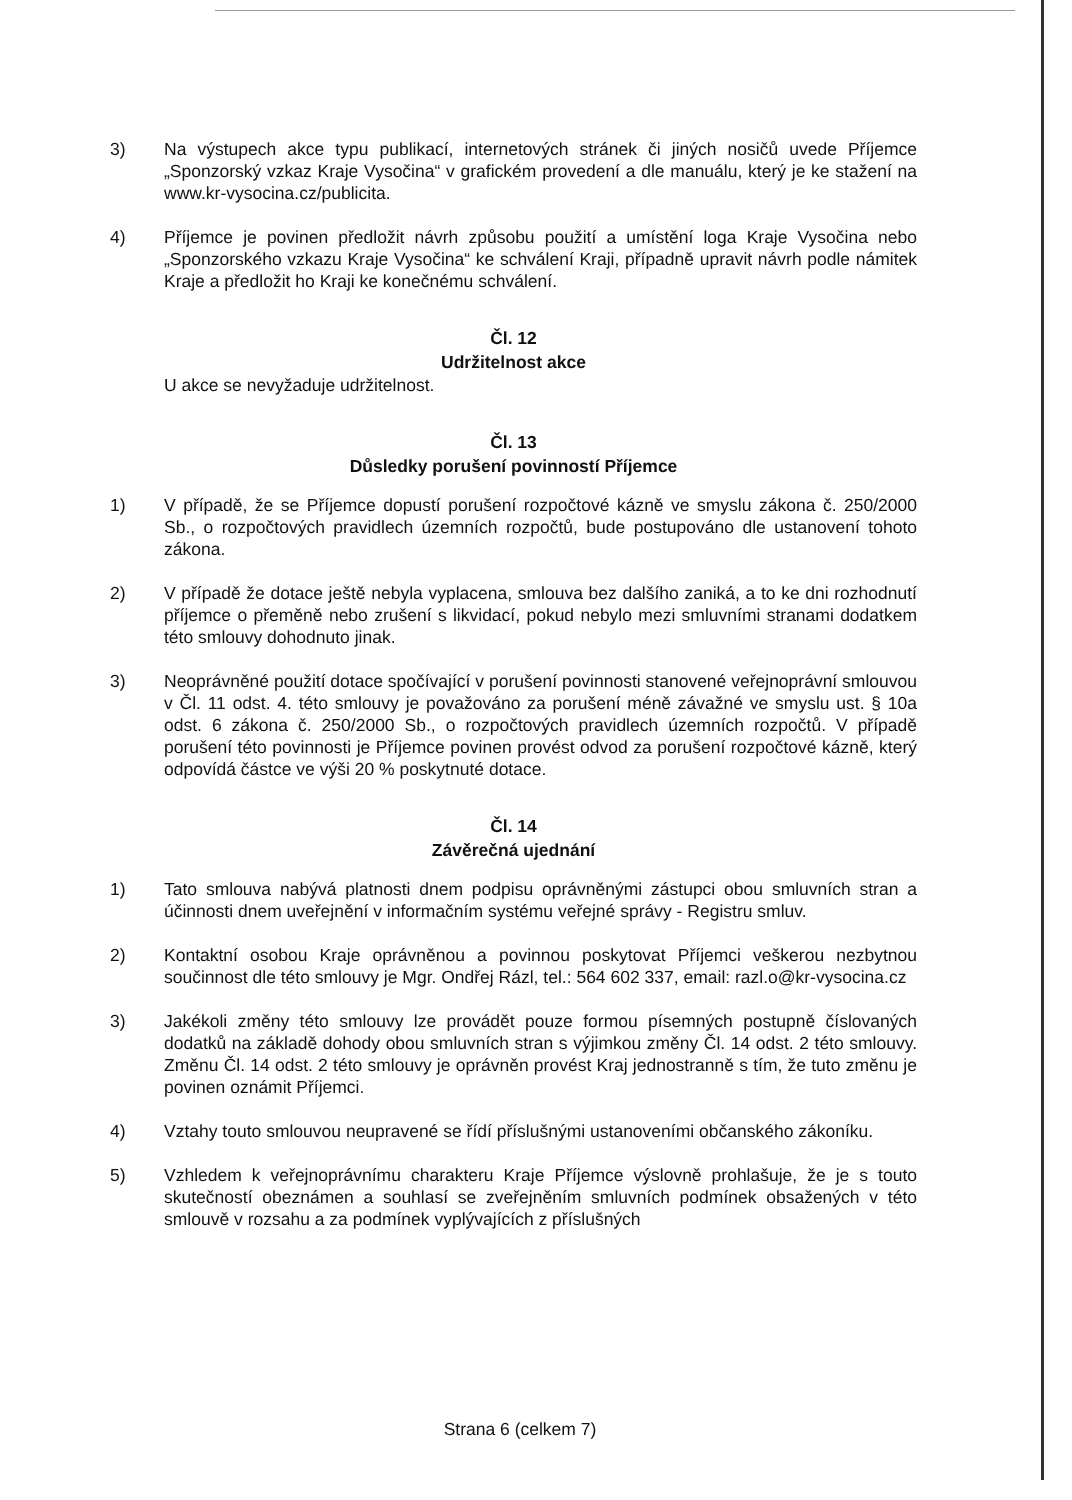3) Na výstupech akce typu publikací, internetových stránek či jiných nosičů uvede Příjemce „Sponzorský vzkaz Kraje Vysočina“ v grafickém provedení a dle manuálu, který je ke stažení na www.kr-vysocina.cz/publicita.
4) Příjemce je povinen předložit návrh způsobu použití a umístění loga Kraje Vysočina nebo „Sponzorského vzkazu Kraje Vysočina“ ke schválení Kraji, případně upravit návrh podle námitek Kraje a předložit ho Kraji ke konečnému schválení.
Čl. 12
Udržitelnost akce
U akce se nevyžaduje udržitelnost.
Čl. 13
Důsledky porušení povinností Příjemce
1) V případě, že se Příjemce dopustí porušení rozpočtové kázně ve smyslu zákona č. 250/2000 Sb., o rozpočtových pravidlech územních rozpočtů, bude postupováno dle ustanovení tohoto zákona.
2) V případě že dotace ještě nebyla vyplacena, smlouva bez dalšího zaniká, a to ke dni rozhodnutí příjemce o přeměně nebo zrušení s likvidací, pokud nebylo mezi smluvními stranami dodatkem této smlouvy dohodnuto jinak.
3) Neoprávněné použití dotace spočívající v porušení povinnosti stanovené veřejnoprávní smlouvou v Čl. 11 odst. 4. této smlouvy je považováno za porušení méně závažné ve smyslu ust. § 10a odst. 6 zákona č. 250/2000 Sb., o rozpočtových pravidlech územních rozpočtů. V případě porušení této povinnosti je Příjemce povinen provést odvod za porušení rozpočtové kázně, který odpovídá částce ve výši 20 % poskytnuté dotace.
Čl. 14
Závěrečná ujednání
1) Tato smlouva nabývá platnosti dnem podpisu oprávněnými zástupci obou smluvních stran a účinnosti dnem uveřejnění v informačním systému veřejné správy - Registru smluv.
2) Kontaktní osobou Kraje oprávněnou a povinnou poskytovat Příjemci veškerou nezbytnou součinnost dle této smlouvy je Mgr. Ondřej Rázl, tel.: 564 602 337, email: razl.o@kr-vysocina.cz
3) Jakékoli změny této smlouvy lze provádět pouze formou písemných postupně číslovaných dodatků na základě dohody obou smluvních stran s výjimkou změny Čl. 14 odst. 2 této smlouvy. Změnu Čl. 14 odst. 2 této smlouvy je oprávněn provést Kraj jednostranně s tím, že tuto změnu je povinen oznámit Příjemci.
4) Vztahy touto smlouvou neupravené se řídí příslušnými ustanoveními občanského zákoníku.
5) Vzhledem k veřejnoprávnímu charakteru Kraje Příjemce výslovně prohlašuje, že je s touto skutečností obeznámen a souhlasí se zveřejněním smluvních podmínek obsažených v této smlouvě v rozsahu a za podmínek vyplývajících z příslušných
Strana 6 (celkem 7)